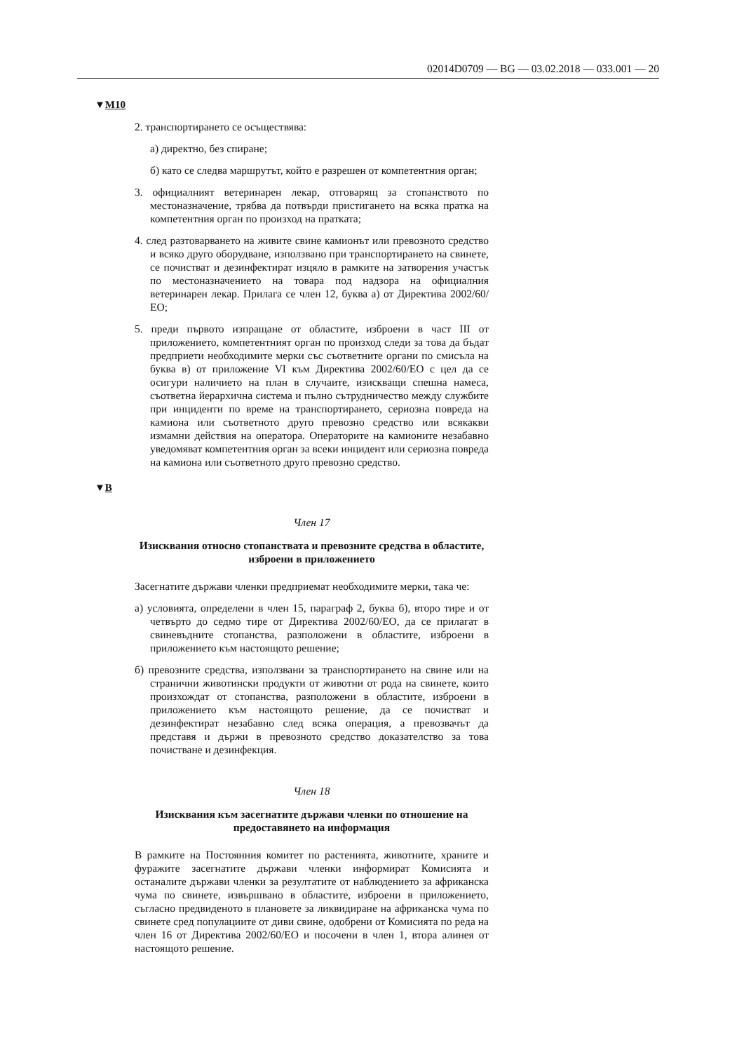02014D0709 — BG — 03.02.2018 — 033.001 — 20
▼M10
2. транспортирането се осъществява:
а) директно, без спиране;
б) като се следва маршрутът, който е разрешен от компетентния орган;
3. официалният ветеринарен лекар, отговарящ за стопанството по местоназначение, трябва да потвърди пристигането на всяка пратка на компетентния орган по произход на пратката;
4. след разтоварването на живите свине камионът или превозното средство и всяко друго оборудване, използвано при транспортирането на свинете, се почистват и дезинфектират изцяло в рамките на затворения участък по местоназначението на товара под надзора на официалния ветеринарен лекар. Прилага се член 12, буква а) от Директива 2002/60/ЕО;
5. преди първото изпращане от областите, изброени в част III от приложението, компетентният орган по произход следи за това да бъдат предприети необходимите мерки със съответните органи по смисъла на буква в) от приложение VI към Директива 2002/60/ЕО с цел да се осигури наличието на план в случаите, изискващи спешна намеса, съответна йерархична система и пълно сътрудничество между службите при инциденти по време на транспортирането, сериозна повреда на камиона или съответното друго превозно средство или всякакви измамни действия на оператора. Операторите на камионите незабавно уведомяват компетентния орган за всеки инцидент или сериозна повреда на камиона или съответното друго превозно средство.
▼B
Член 17
Изисквания относно стопанствата и превозните средства в областите, изброени в приложението
Засегнатите държави членки предприемат необходимите мерки, така че:
а) условията, определени в член 15, параграф 2, буква б), второ тире и от четвърто до седмо тире от Директива 2002/60/ЕО, да се прилагат в свиневъдните стопанства, разположени в областите, изброени в приложението към настоящото решение;
б) превозните средства, използвани за транспортирането на свине или на странични животински продукти от животни от рода на свинете, които произхождат от стопанства, разположени в областите, изброени в приложението към настоящото решение, да се почистват и дезинфектират незабавно след всяка операция, а превозвачът да представя и държи в превозното средство доказателство за това почистване и дезинфекция.
Член 18
Изисквания към засегнатите държави членки по отношение на предоставянето на информация
В рамките на Постоянния комитет по растенията, животните, храните и фуражите засегнатите държави членки информират Комисията и останалите държави членки за резултатите от наблюдението за африканска чума по свинете, извършвано в областите, изброени в приложението, съгласно предвиденото в плановете за ликвидиране на африканска чума по свинете сред популациите от диви свине, одобрени от Комисията по реда на член 16 от Директива 2002/60/ЕО и посочени в член 1, втора алинея от настоящото решение.